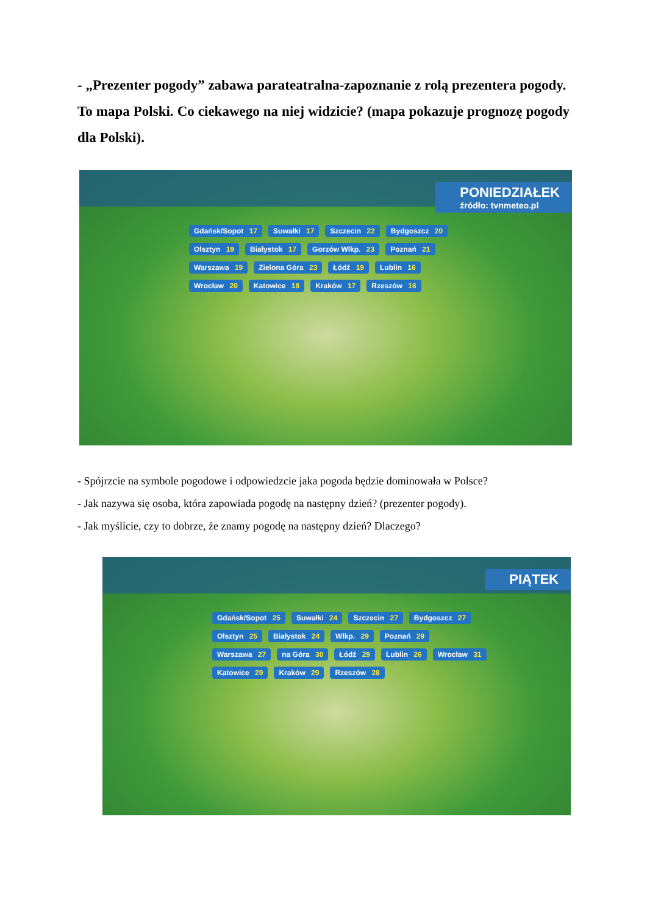- „Prezenter pogody” zabawa parateatralna-zapoznanie z rolą prezentera pogody.
To mapa Polski. Co ciekawego na niej widzicie? (mapa pokazuje prognozę pogody dla Polski).
PONIEDZIAŁEK
źródło: tvnmeteo.pl
Gdańsk/Sopot 17 Suwałki 17 Szczecin 22 Bydgoszcz 20 Olsztyn 19 Białystok 17 Gorzów Wlkp. 23 Poznań 21 Warszawa 19 Zielona Góra 23 Łódź 19 Lublin 16 Wrocław 20 Katowice 18 Kraków 17 Rzeszów 16
- Spójrzcie na symbole pogodowe i odpowiedzcie jaka pogoda będzie dominowała w Polsce?
- Jak nazywa się osoba, która zapowiada pogodę na następny dzień? (prezenter pogody).
- Jak myślicie, czy to dobrze, że znamy pogodę na następny dzień? Dlaczego?
PIĄTEK
Gdańsk/Sopot 25 Suwałki 24 Szczecin 27 Bydgoszcz 27 Olsztyn 25 Białystok 24 Wlkp. 29 Poznań 29 Warszawa 27 na Góra 30 Łódź 29 Lublin 26 Wrocław 31 Katowice 29 Kraków 29 Rzeszów 28